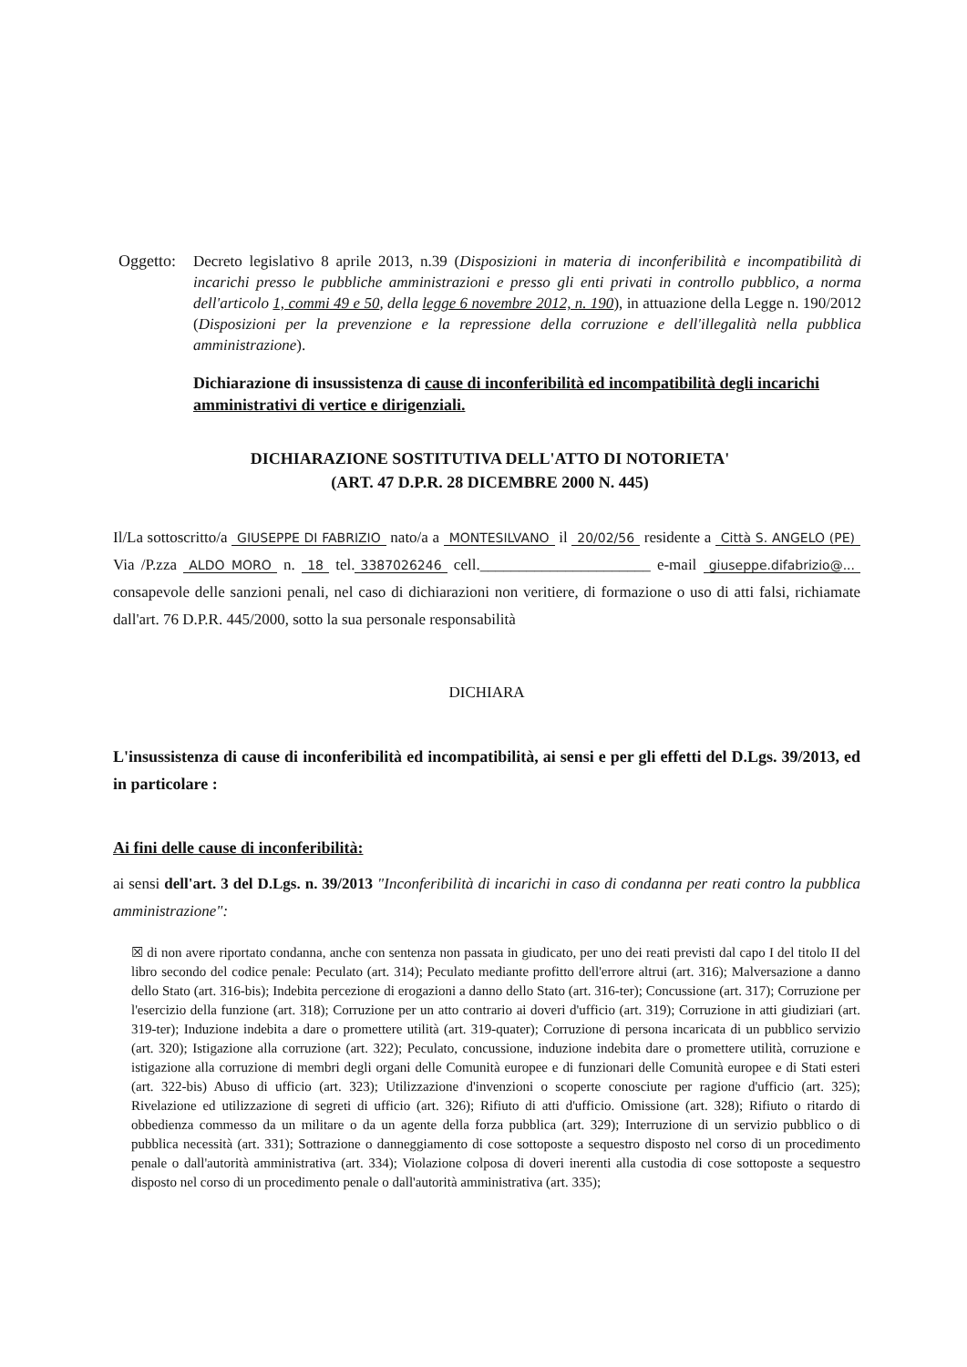Oggetto:
Decreto legislativo 8 aprile 2013, n.39 (Disposizioni in materia di inconferibilità e incompatibilità di incarichi presso le pubbliche amministrazioni e presso gli enti privati in controllo pubblico, a norma dell'articolo 1, commi 49 e 50, della legge 6 novembre 2012, n. 190), in attuazione della Legge n. 190/2012 (Disposizioni per la prevenzione e la repressione della corruzione e dell'illegalità nella pubblica amministrazione).
Dichiarazione di insussistenza di cause di inconferibilità ed incompatibilità degli incarichi amministrativi di vertice e dirigenziali.
DICHIARAZIONE SOSTITUTIVA DELL'ATTO DI NOTORIETA'
(ART. 47 D.P.R. 28 DICEMBRE 2000 N. 445)
Il/La sottoscritto/a GIUSEPPE DI FABRIZIO nato/a a MONTESILVANO il 20/02/56 residente a Città S. ANGELO (PE) Via /P.zza ALDO MORO n. 18 tel. 3387026246 cell.______________________ e-mail giuseppe.difabrizio@... consapevole delle sanzioni penali, nel caso di dichiarazioni non veritiere, di formazione o uso di atti falsi, richiamate dall'art. 76 D.P.R. 445/2000, sotto la sua personale responsabilità
DICHIARA
L'insussistenza di cause di inconferibilità ed incompatibilità, ai sensi e per gli effetti del D.Lgs. 39/2013, ed in particolare :
Ai fini delle cause di inconferibilità:
ai sensi dell'art. 3 del D.Lgs. n. 39/2013 "Inconferibilità di incarichi in caso di condanna per reati contro la pubblica amministrazione":
☒ di non avere riportato condanna, anche con sentenza non passata in giudicato, per uno dei reati previsti dal capo I del titolo II del libro secondo del codice penale: Peculato (art. 314); Peculato mediante profitto dell'errore altrui (art. 316); Malversazione a danno dello Stato (art. 316-bis); Indebita percezione di erogazioni a danno dello Stato (art. 316-ter); Concussione (art. 317); Corruzione per l'esercizio della funzione (art. 318); Corruzione per un atto contrario ai doveri d'ufficio (art. 319); Corruzione in atti giudiziari (art. 319-ter); Induzione indebita a dare o promettere utilità (art. 319-quater); Corruzione di persona incaricata di un pubblico servizio (art. 320); Istigazione alla corruzione (art. 322); Peculato, concussione, induzione indebita dare o promettere utilità, corruzione e istigazione alla corruzione di membri degli organi delle Comunità europee e di funzionari delle Comunità europee e di Stati esteri (art. 322-bis) Abuso di ufficio (art. 323); Utilizzazione d'invenzioni o scoperte conosciute per ragione d'ufficio (art. 325); Rivelazione ed utilizzazione di segreti di ufficio (art. 326); Rifiuto di atti d'ufficio. Omissione (art. 328); Rifiuto o ritardo di obbedienza commesso da un militare o da un agente della forza pubblica (art. 329); Interruzione di un servizio pubblico o di pubblica necessità (art. 331); Sottrazione o danneggiamento di cose sottoposte a sequestro disposto nel corso di un procedimento penale o dall'autorità amministrativa (art. 334); Violazione colposa di doveri inerenti alla custodia di cose sottoposte a sequestro disposto nel corso di un procedimento penale o dall'autorità amministrativa (art. 335);